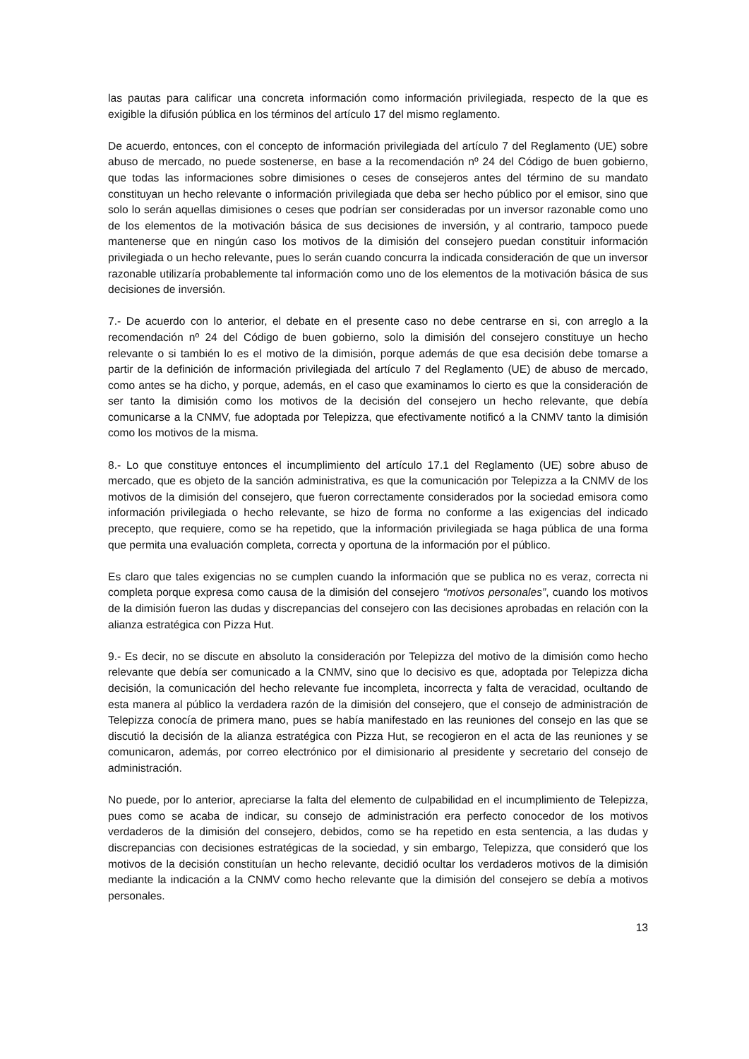las pautas para calificar una concreta información como información privilegiada, respecto de la que es exigible la difusión pública en los términos del artículo 17 del mismo reglamento.
De acuerdo, entonces, con el concepto de información privilegiada del artículo 7 del Reglamento (UE) sobre abuso de mercado, no puede sostenerse, en base a la recomendación nº 24 del Código de buen gobierno, que todas las informaciones sobre dimisiones o ceses de consejeros antes del término de su mandato constituyan un hecho relevante o información privilegiada que deba ser hecho público por el emisor, sino que solo lo serán aquellas dimisiones o ceses que podrían ser consideradas por un inversor razonable como uno de los elementos de la motivación básica de sus decisiones de inversión, y al contrario, tampoco puede mantenerse que en ningún caso los motivos de la dimisión del consejero puedan constituir información privilegiada o un hecho relevante, pues lo serán cuando concurra la indicada consideración de que un inversor razonable utilizaría probablemente tal información como uno de los elementos de la motivación básica de sus decisiones de inversión.
7.- De acuerdo con lo anterior, el debate en el presente caso no debe centrarse en si, con arreglo a la recomendación nº 24 del Código de buen gobierno, solo la dimisión del consejero constituye un hecho relevante o si también lo es el motivo de la dimisión, porque además de que esa decisión debe tomarse a partir de la definición de información privilegiada del artículo 7 del Reglamento (UE) de abuso de mercado, como antes se ha dicho, y porque, además, en el caso que examinamos lo cierto es que la consideración de ser tanto la dimisión como los motivos de la decisión del consejero un hecho relevante, que debía comunicarse a la CNMV, fue adoptada por Telepizza, que efectivamente notificó a la CNMV tanto la dimisión como los motivos de la misma.
8.- Lo que constituye entonces el incumplimiento del artículo 17.1 del Reglamento (UE) sobre abuso de mercado, que es objeto de la sanción administrativa, es que la comunicación por Telepizza a la CNMV de los motivos de la dimisión del consejero, que fueron correctamente considerados por la sociedad emisora como información privilegiada o hecho relevante, se hizo de forma no conforme a las exigencias del indicado precepto, que requiere, como se ha repetido, que la información privilegiada se haga pública de una forma que permita una evaluación completa, correcta y oportuna de la información por el público.
Es claro que tales exigencias no se cumplen cuando la información que se publica no es veraz, correcta ni completa porque expresa como causa de la dimisión del consejero “motivos personales”, cuando los motivos de la dimisión fueron las dudas y discrepancias del consejero con las decisiones aprobadas en relación con la alianza estratégica con Pizza Hut.
9.- Es decir, no se discute en absoluto la consideración por Telepizza del motivo de la dimisión como hecho relevante que debía ser comunicado a la CNMV, sino que lo decisivo es que, adoptada por Telepizza dicha decisión, la comunicación del hecho relevante fue incompleta, incorrecta y falta de veracidad, ocultando de esta manera al público la verdadera razón de la dimisión del consejero, que el consejo de administración de Telepizza conocía de primera mano, pues se había manifestado en las reuniones del consejo en las que se discutió la decisión de la alianza estratégica con Pizza Hut, se recogieron en el acta de las reuniones y se comunicaron, además, por correo electrónico por el dimisionario al presidente y secretario del consejo de administración.
No puede, por lo anterior, apreciarse la falta del elemento de culpabilidad en el incumplimiento de Telepizza, pues como se acaba de indicar, su consejo de administración era perfecto conocedor de los motivos verdaderos de la dimisión del consejero, debidos, como se ha repetido en esta sentencia, a las dudas y discrepancias con decisiones estratégicas de la sociedad, y sin embargo, Telepizza, que consideró que los motivos de la decisión constituían un hecho relevante, decidió ocultar los verdaderos motivos de la dimisión mediante la indicación a la CNMV como hecho relevante que la dimisión del consejero se debía a motivos personales.
13